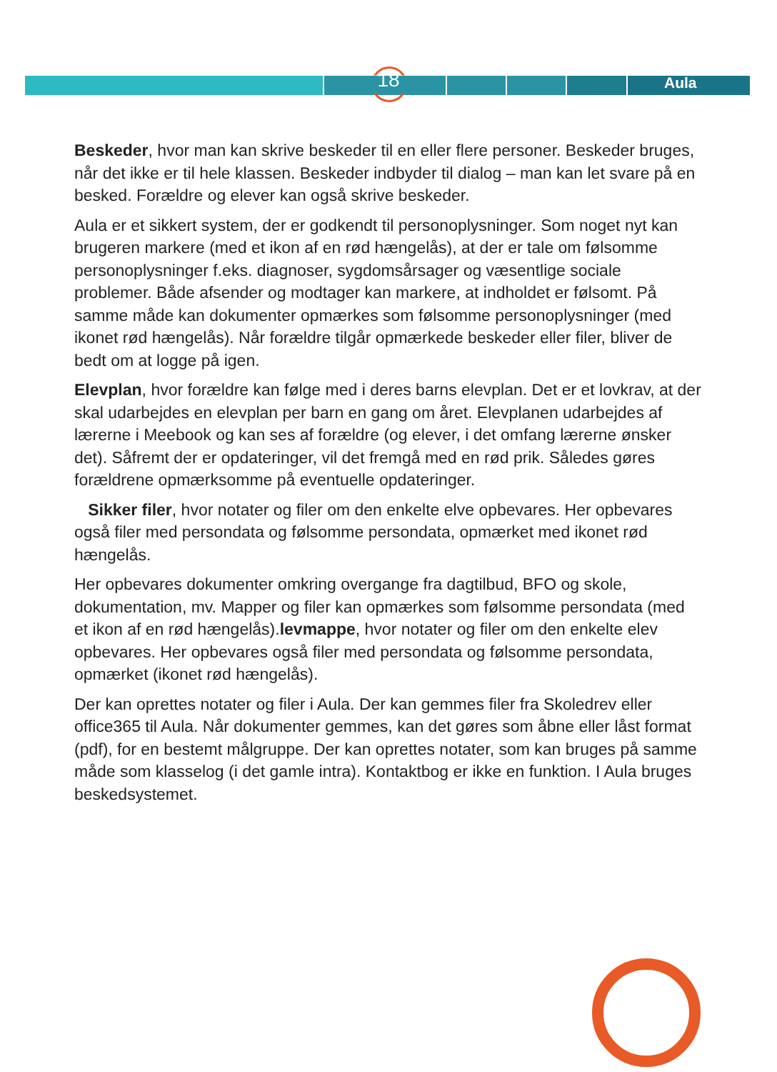18 Aula
Beskeder, hvor man kan skrive beskeder til en eller flere personer. Beskeder bruges, når det ikke er til hele klassen. Beskeder indbyder til dialog – man kan let svare på en besked. Forældre og elever kan også skrive beskeder.
Aula er et sikkert system, der er godkendt til personoplysninger. Som noget nyt kan brugeren markere (med et ikon af en rød hængelås), at der er tale om følsomme personoplysninger f.eks. diagnoser, sygdomsårsager og væsentlige sociale problemer. Både afsender og modtager kan markere, at indholdet er følsomt. På samme måde kan dokumenter opmærkes som følsomme person­oplysninger (med ikonet rød hængelås). Når forældre tilgår opmærkede besked­er eller filer, bliver de bedt om at logge på igen.
Elevplan, hvor forældre kan følge med i deres barns elevplan. Det er et lovkrav, at der skal udarbejdes en elevplan per barn en gang om året. Elevplanen udar­bejdes af lærerne i Meebook og kan ses af forældre (og elever, i det omfang lærerne ønsker det). Såfremt der er opdateringer, vil det fremgå med en rød prik. Således gøres forældrene opmærksomme på eventuelle opdateringer.
Sikker filer, hvor notater og filer om den enkelte elve opbevares. Her opbevar­es også filer med persondata og følsomme persondata, opmærket med ikonet rød hængelås.
Her opbevares dokumenter omkring overgange fra dagtilbud, BFO og skole, dokumentation, mv. Mapper og filer kan opmærkes som følsomme persondata (med et ikon af en rød hængelås).levmappe, hvor notater og filer om den enkelte elev opbevares. Her opbevares også filer med persondata og følsomme persondata, opmærket (ikonet rød hængelås).
Der kan oprettes notater og filer i Aula. Der kan gemmes filer fra Skoledrev eller office365 til Aula. Når dokumenter gemmes, kan det gøres som åbne eller låst format (pdf), for en bestemt målgruppe. Der kan oprettes notater, som kan bruges på samme måde som klasselog (i det gamle intra). Kontaktbog er ikke en funktion. I Aula bruges beskedsystemet.